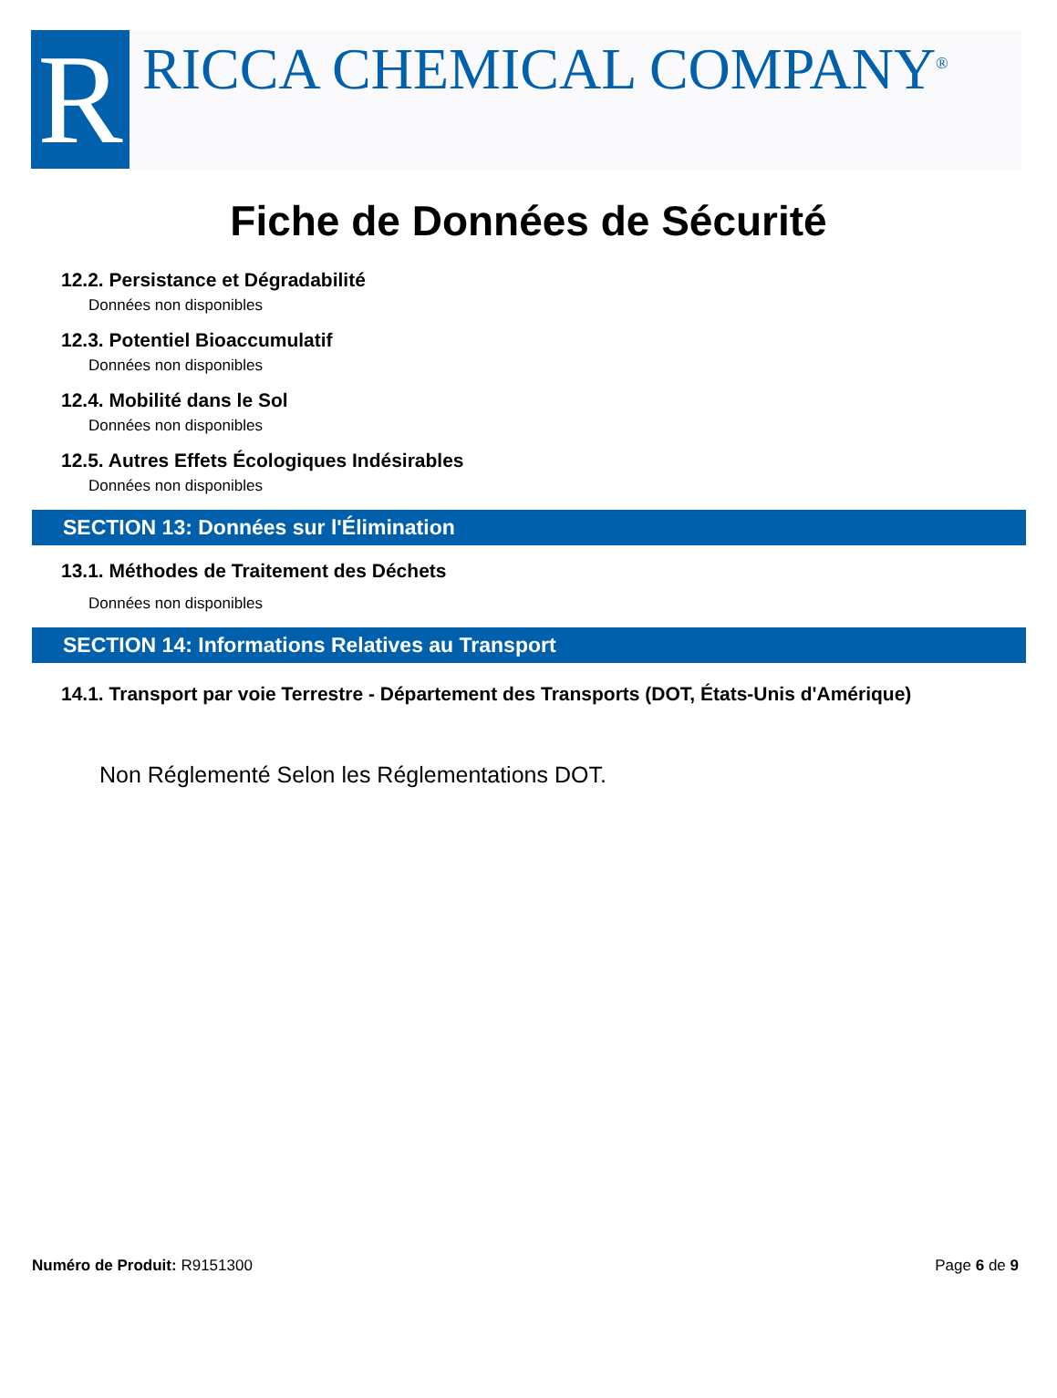R
RICCA CHEMICAL COMPANY<sup>®</sup>
Fiche de Données de Sécurité
12.2. Persistance et Dégradabilité
Données non disponibles
12.3. Potentiel Bioaccumulatif
Données non disponibles
12.4. Mobilité dans le Sol
Données non disponibles
12.5. Autres Effets Écologiques Indésirables
Données non disponibles
SECTION 13: Données sur l'Élimination
13.1. Méthodes de Traitement des Déchets
Données non disponibles
SECTION 14: Informations Relatives au Transport
14.1. Transport par voie Terrestre - Département des Transports (DOT, États-Unis d'Amérique)
Non Réglementé Selon les Réglementations DOT.
Numéro de Produit: R9151300 Page 6 de 9